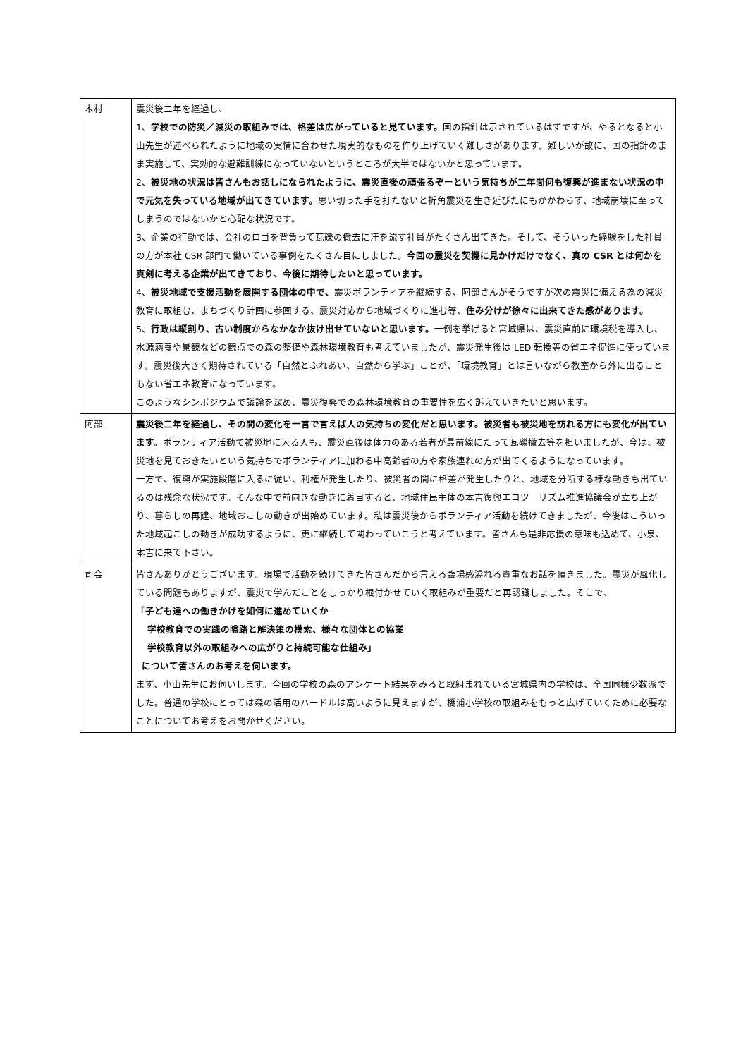| 木村 | 震災後二年を経過し、 1、 学校での防災／減災の取組みでは、格差は広がっていると見ています。 国の指針は示されているはずですが、やるとなると小山先生が述べられたように地域の実情に合わせた現実的なものを作り上げていく難しさがあります。難しいが故に、国の指針のまま実施して、実効的な避難訓練になっていないというところが大半ではないかと思っています。 2、 被災地の状況は皆さんもお話しになられたように、震災直後の頑張るぞーという気持ちが二年間何も復興が進まない状況の中で元気を失っている地域が出てきています。 思い切った手を打たないと折角震災を生き延びたにもかかわらず、地域崩壊に至ってしまうのではないかと心配な状況です。 3、企業の行動では、会社のロゴを背負って瓦礫の撤去に汗を流す社員がたくさん出てきた。そして、そういった経験をした社員の方が本社 CSR 部門で働いている事例をたくさん目にしました。 今回の震災を契機に見かけだけでなく、真の CSR とは何かを真剣に考える企業が出てきており、今後に期待したいと思っています。 4、 被災地域で支援活動を展開する団体の中で、 震災ボランティアを継続する、阿部さんがそうですが次の震災に備える為の減災教育に取組む、まちづくり計画に参画する、震災対応から地域づくりに進む等、 住み分けが徐々に出来てきた感があります。 5、 行政は縦割り、古い制度からなかなか抜け出せていないと思います。 一例を挙げると宮城県は、震災直前に環境税を導入し、水源涵養や景観などの観点での森の整備や森林環境教育も考えていましたが、震災発生後は LED 転換等の省エネ促進に使っています。震災後大きく期待されている「自然とふれあい、自然から学ぶ」ことが、「環境教育」とは言いながら教室から外に出ることもない省エネ教育になっています。 このようなシンポジウムで議論を深め、震災復興での森林環境教育の重要性を広く訴えていきたいと思います。 |
| 阿部 | 震災後二年を経過し、その間の変化を一言で言えば人の気持ちの変化だと思います。被災者も被災地を訪れる方にも変化が出ています。 ボランティア活動で被災地に入る人も、震災直後は体力のある若者が最前線にたって瓦礫撤去等を担いましたが、今は、被災地を見ておきたいという気持ちでボランティアに加わる中高齢者の方や家族連れの方が出てくるようになっています。 一方で、復興が実施段階に入るに従い、利権が発生したり、被災者の間に格差が発生したりと、地域を分断する様な動きも出ているのは残念な状況です。そんな中で前向きな動きに着目すると、地域住民主体の本吉復興エコツーリズム推進協議会が立ち上がり、暮らしの再建、地域おこしの動きが出始めています。私は震災後からボランティア活動を続けてきましたが、今後はこういった地域起こしの動きが成功するように、更に継続して関わっていこうと考えています。皆さんも是非応援の意味も込めて、小泉、本吉に来て下さい。 |
| 司会 | 皆さんありがとうございます。現場で活動を続けてきた皆さんだから言える臨場感溢れる貴重なお話を頂きました。震災が風化している問題もありますが、震災で学んだことをしっかり根付かせていく取組みが重要だと再認識しました。そこで、 「子ども達への働きかけを如何に進めていくか 学校教育での実践の隘路と解決策の模索、様々な団体との協業 学校教育以外の取組みへの広がりと持続可能な仕組み」 について皆さんのお考えを伺います。 まず、小山先生にお伺いします。今回の学校の森のアンケート結果をみると取組まれている宮城県内の学校は、全国同様少数派でした。普通の学校にとっては森の活用のハードルは高いように見えますが、橋浦小学校の取組みをもっと広げていくために必要なことについてお考えをお聞かせください。 |